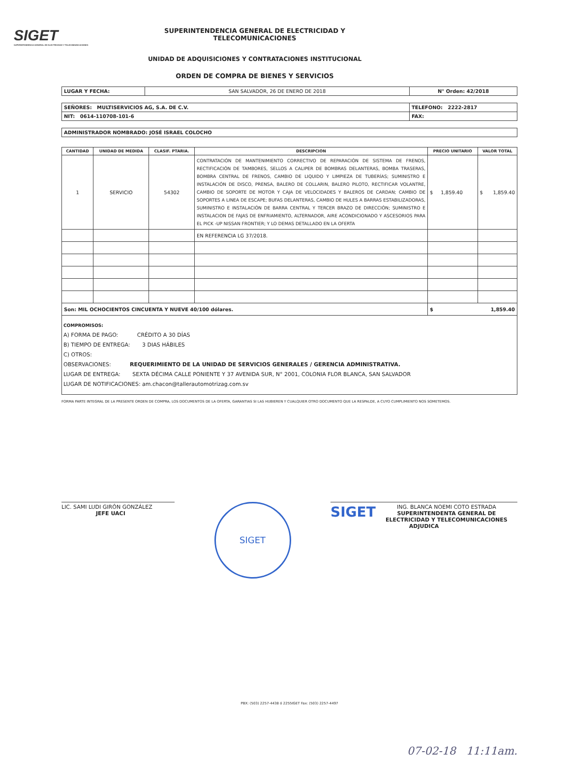SIGET
SUPERINTENDENCIA GENERAL DE ELECTRICIDAD Y TELECOMUNICACIONES
SUPERINTENDENCIA GENERAL DE ELECTRICIDAD Y
TELECOMUNICACIONES
UNIDAD DE ADQUISICIONES Y CONTRATACIONES INSTITUCIONAL
ORDEN DE COMPRA DE BIENES Y SERVICIOS
| LUGAR Y FECHA: | SAN SALVADOR, 26 DE ENERO DE 2018 | N° Orden: 42/2018 |
| SEÑORES: MULTISERVICIOS AG, S.A. DE C.V. | TELEFONO: 2222-2817 |
| NIT: 0614-110708-101-6 | FAX: |
| ADMINISTRADOR NOMBRADO: JOSÉ ISRAEL COLOCHO |
| CANTIDAD | UNIDAD DE MEDIDA | CLASIF. PTARIA. | DESCRIPCION | PRECIO UNITARIO | VALOR TOTAL |
| --- | --- | --- | --- | --- | --- |
| 1 | SERVICIO | 54302 | CONTRATACIÓN DE MANTENIMIENTO CORRECTIVO DE REPARACIÓN DE SISTEMA DE FRENOS, RECTIFICACIÓN DE TAMBORES, SELLOS A CALIPER DE BOMBRAS DELANTERAS, BOMBA TRASERAS, BOMBRA CENTRAL DE FRENOS, CAMBIO DE LIQUIDO Y LIMPIEZA DE TUBERÍAS; SUMINISTRO E INSTALACIÓN DE DISCO, PRENSA, BALERO DE COLLARIN, BALERO PILOTO, RECTIFICAR VOLANTRE, CAMBIO DE SOPORTE DE MOTOR Y CAJA DE VELOCIDADES Y BALEROS DE CARDAN; CAMBIO DE SOPORTES A LINEA DE ESCAPE; BUFAS DELANTERAS, CAMBIO DE HULES A BARRAS ESTABILIZADORAS, SUMINISTRO E INSTALACIÓN DE BARRA CENTRAL Y TERCER BRAZO DE DIRECCIÓN; SUMINISTRO E INSTALACION DE FAJAS DE ENFRIAMIENTO, ALTERNADOR, AIRE ACONDICIONADO Y ASCESORIOS PARA EL PICK -UP NISSAN FRONTIER; Y LO DEMAS DETALLADO EN LA OFERTA | $ 1,859.40 | $ 1,859.40 |
| | | | EN REFERENCIA LG 37/2018. | | |
| Son: MIL OCHOCIENTOS CINCUENTA Y NUEVE 40/100 dólares. | | | | $ 1,859.40 | |
COMPROMISOS:
A) FORMA DE PAGO: CRÉDITO A 30 DÍAS
B) TIEMPO DE ENTREGA: 3 DIAS HÁBILES
C) OTROS:
OBSERVACIONES: REQUERIMIENTO DE LA UNIDAD DE SERVICIOS GENERALES / GERENCIA ADMINISTRATIVA.
LUGAR DE ENTREGA: SEXTA DÉCIMA CALLE PONIENTE Y 37 AVENIDA SUR, N° 2001, COLONIA FLOR BLANCA, SAN SALVADOR
LUGAR DE NOTIFICACIONES: am.chacon@tallerautomotrizag.com.sv
FORMA PARTE INTEGRAL DE LA PRESENTE ORDEN DE COMPRA, LOS DOCUMENTOS DE LA OFERTA, GARANTIAS SI LAS HUBIEREN Y CUALQUIER OTRO DOCUMENTO QUE LA RESPALDE, A CUYO CUMPLIMIENTO NOS SOMETEMOS.
LIC. SAMI LUDI GIRÓN GONZÁLEZ
JEFE UACI
SIGET
SIGET ING. BLANCA NOEMI COTO ESTRADA
SUPERINTENDENTA GENERAL DE ELECTRICIDAD Y TELECOMUNICACIONES
ADJUDICA
PBX: (503) 2257-4438 ó 2255IGET Fax: (503) 2257-4497
07-02-18 11:11am.